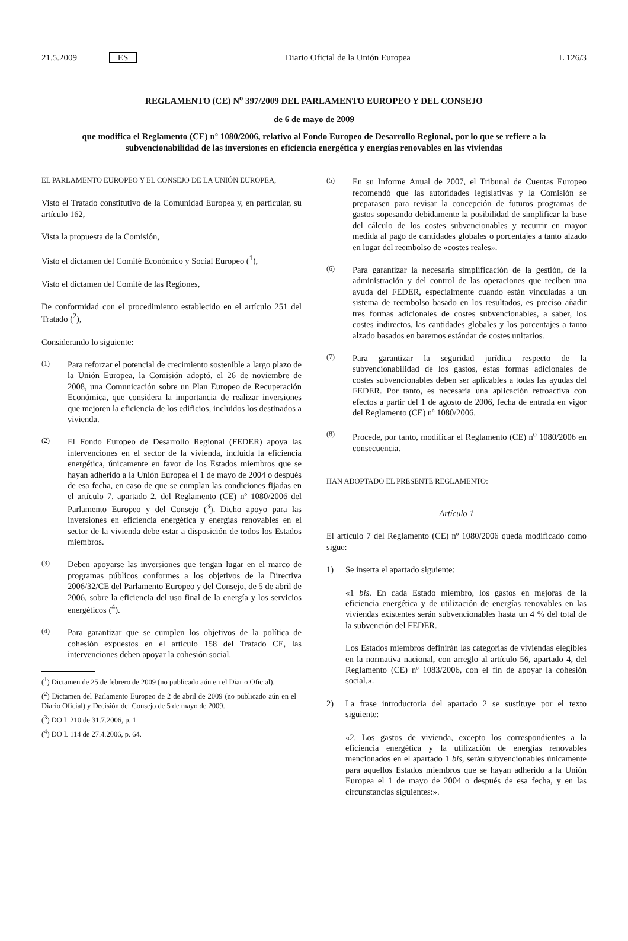21.5.2009 ES Diario Oficial de la Unión Europea L 126/3
REGLAMENTO (CE) N<sup>o</sup> 397/2009 DEL PARLAMENTO EUROPEO Y DEL CONSEJO
de 6 de mayo de 2009
que modifica el Reglamento (CE) nº 1080/2006, relativo al Fondo Europeo de Desarrollo Regional, por lo que se refiere a la subvencionabilidad de las inversiones en eficiencia energética y energías renovables en las viviendas
EL PARLAMENTO EUROPEO Y EL CONSEJO DE LA UNIÓN EUROPEA,
Visto el Tratado constitutivo de la Comunidad Europea y, en particular, su artículo 162,
Vista la propuesta de la Comisión,
Visto el dictamen del Comité Económico y Social Europeo (<sup>1</sup>),
Visto el dictamen del Comité de las Regiones,
De conformidad con el procedimiento establecido en el artículo 251 del Tratado (<sup>2</sup>),
Considerando lo siguiente:
(1) Para reforzar el potencial de crecimiento sostenible a largo plazo de la Unión Europea, la Comisión adoptó, el 26 de noviembre de 2008, una Comunicación sobre un Plan Europeo de Recuperación Económica, que considera la importancia de realizar inversiones que mejoren la eficiencia de los edificios, incluidos los destinados a vivienda.
(2) El Fondo Europeo de Desarrollo Regional (FEDER) apoya las intervenciones en el sector de la vivienda, incluida la eficiencia energética, únicamente en favor de los Estados miembros que se hayan adherido a la Unión Europea el 1 de mayo de 2004 o después de esa fecha, en caso de que se cumplan las condiciones fijadas en el artículo 7, apartado 2, del Reglamento (CE) nº 1080/2006 del Parlamento Europeo y del Consejo (<sup>3</sup>). Dicho apoyo para las inversiones en eficiencia energética y energías renovables en el sector de la vivienda debe estar a disposición de todos los Estados miembros.
(3) Deben apoyarse las inversiones que tengan lugar en el marco de programas públicos conformes a los objetivos de la Directiva 2006/32/CE del Parlamento Europeo y del Consejo, de 5 de abril de 2006, sobre la eficiencia del uso final de la energía y los servicios energéticos (<sup>4</sup>).
(4) Para garantizar que se cumplen los objetivos de la política de cohesión expuestos en el artículo 158 del Tratado CE, las intervenciones deben apoyar la cohesión social.
(<sup>1</sup>) Dictamen de 25 de febrero de 2009 (no publicado aún en el Diario Oficial).
(<sup>2</sup>) Dictamen del Parlamento Europeo de 2 de abril de 2009 (no publicado aún en el Diario Oficial) y Decisión del Consejo de 5 de mayo de 2009.
(<sup>3</sup>) DO L 210 de 31.7.2006, p. 1.
(<sup>4</sup>) DO L 114 de 27.4.2006, p. 64.
(5) En su Informe Anual de 2007, el Tribunal de Cuentas Europeo recomendó que las autoridades legislativas y la Comisión se preparasen para revisar la concepción de futuros programas de gastos sopesando debidamente la posibilidad de simplificar la base del cálculo de los costes subvencionables y recurrir en mayor medida al pago de cantidades globales o porcentajes a tanto alzado en lugar del reembolso de «costes reales».
(6) Para garantizar la necesaria simplificación de la gestión, de la administración y del control de las operaciones que reciben una ayuda del FEDER, especialmente cuando están vinculadas a un sistema de reembolso basado en los resultados, es preciso añadir tres formas adicionales de costes subvencionables, a saber, los costes indirectos, las cantidades globales y los porcentajes a tanto alzado basados en baremos estándar de costes unitarios.
(7) Para garantizar la seguridad jurídica respecto de la subvencionabilidad de los gastos, estas formas adicionales de costes subvencionables deben ser aplicables a todas las ayudas del FEDER. Por tanto, es necesaria una aplicación retroactiva con efectos a partir del 1 de agosto de 2006, fecha de entrada en vigor del Reglamento (CE) nº 1080/2006.
(8) Procede, por tanto, modificar el Reglamento (CE) n<sup>o</sup> 1080/2006 en consecuencia.
HAN ADOPTADO EL PRESENTE REGLAMENTO:
Artículo 1
El artículo 7 del Reglamento (CE) nº 1080/2006 queda modificado como sigue:
1) Se inserta el apartado siguiente:
«1 bis. En cada Estado miembro, los gastos en mejoras de la eficiencia energética y de utilización de energías renovables en las viviendas existentes serán subvencionables hasta un 4 % del total de la subvención del FEDER.
Los Estados miembros definirán las categorías de viviendas elegibles en la normativa nacional, con arreglo al artículo 56, apartado 4, del Reglamento (CE) nº 1083/2006, con el fin de apoyar la cohesión social.».
2) La frase introductoria del apartado 2 se sustituye por el texto siguiente:
«2. Los gastos de vivienda, excepto los correspondientes a la eficiencia energética y la utilización de energías renovables mencionados en el apartado 1 bis, serán subvencionables únicamente para aquellos Estados miembros que se hayan adherido a la Unión Europea el 1 de mayo de 2004 o después de esa fecha, y en las circunstancias siguientes:».